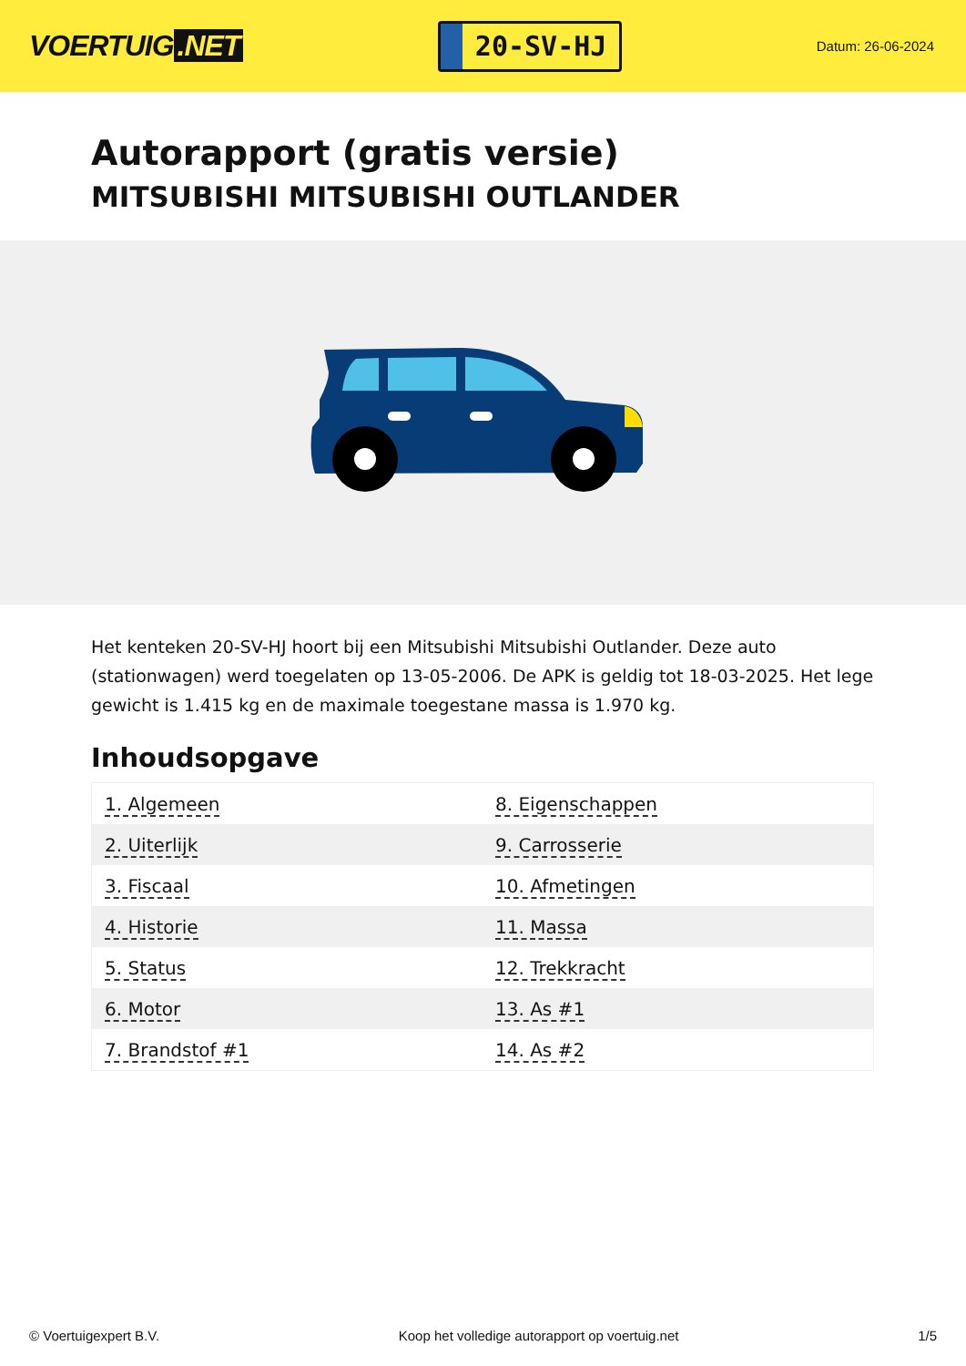VOERTUIG.NET
20-SV-HJ
Datum: 26-06-2024
Autorapport (gratis versie)
MITSUBISHI MITSUBISHI OUTLANDER
Het kenteken 20-SV-HJ hoort bij een Mitsubishi Mitsubishi Outlander. Deze auto (stationwagen) werd toegelaten op 13-05-2006. De APK is geldig tot 18-03-2025. Het lege gewicht is 1.415 kg en de maximale toegestane massa is 1.970 kg.
Inhoudsopgave
| 1. Algemeen | 8. Eigenschappen |
| 2. Uiterlijk | 9. Carrosserie |
| 3. Fiscaal | 10. Afmetingen |
| 4. Historie | 11. Massa |
| 5. Status | 12. Trekkracht |
| 6. Motor | 13. As #1 |
| 7. Brandstof #1 | 14. As #2 |
© Voertuigexpert B.V. Koop het volledige autorapport op voertuig.net 1/5